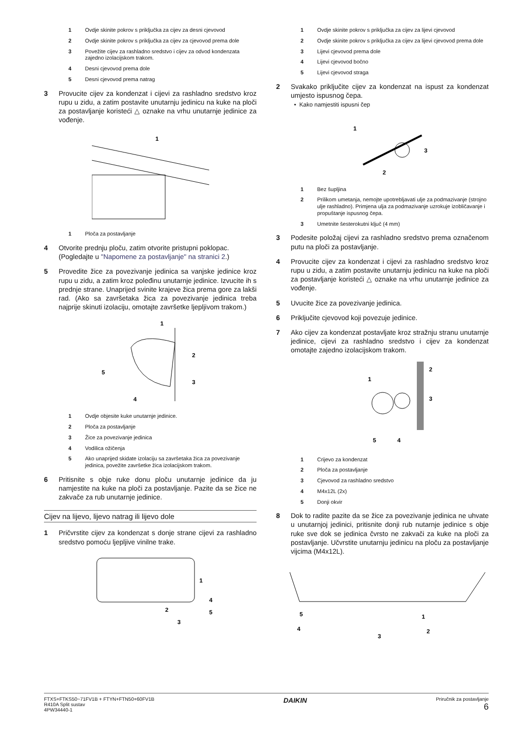1 Ovdje skinite pokrov s priključka za cijev za desni cjevovod
2 Ovdje skinite pokrov s priključka za cijev za cjevovod prema dole
3 Povežite cijev za rashladno sredstvo i cijev za odvod kondenzata zajedno izolacijskom trakom.
4 Desni cjevovod prema dole
5 Desni cjevovod prema natrag
3 Provucite cijev za kondenzat i cijevi za rashladno sredstvo kroz rupu u zidu, a zatim postavite unutarnju jedinicu na kuke na ploči za postavljanje koristeći △ oznake na vrhu unutarnje jedinice za vođenje.
1
1 Ploča za postavljanje
4 Otvorite prednju ploču, zatim otvorite pristupni poklopac.
(Pogledajte u "Napomene za postavljanje" na stranici 2.)
5 Provedite žice za povezivanje jedinica sa vanjske jedinice kroz rupu u zidu, a zatim kroz poleđinu unutarnje jedinice. Izvucite ih s prednje strane. Unaprijed svinite krajeve žica prema gore za lakši rad. (Ako sa završetaka žica za povezivanje jedinica treba najprije skinuti izolaciju, omotajte završetke ljepljivom trakom.)
1
2
3
4
5
1 Ovdje objesite kuke unutarnje jedinice.
2 Ploča za postavljanje
3 Žice za povezivanje jedinica
4 Vodilica ožičenja
5 Ako unaprijed skidate izolaciju sa završetaka žica za povezivanje jedinica, povežite završetke žica izolacijskom trakom.
6 Pritisnite s obje ruke donu ploču unutarnje jedinice da ju namjestite na kuke na ploči za postavljanje. Pazite da se žice ne zakvače za rub unutarnje jedinice.
Cijev na lijevo, lijevo natrag ili lijevo dole
1 Pričvrstite cijev za kondenzat s donje strane cijevi za rashladno sredstvo pomoću ljepljive vinilne trake.
1
2
3
4
5
1 Ovdje skinite pokrov s priključka za cijev za lijevi cjevovod
2 Ovdje skinite pokrov s priključka za cijev za lijevi cjevovod prema dole
3 Lijevi cjevovod prema dole
4 Lijevi cjevovod bočno
5 Lijevi cjevovod straga
2 Svakako priključite cijev za kondenzat na ispust za kondenzat umjesto ispusnog čepa.
• Kako namjestiti ispusni čep
1
2
3
1 Bez šupljina
2 Prilikom umetanja, nemojte upotrebljavati ulje za podmazivanje (strojno ulje rashladno). Primjena ulja za podmazivanje uzrokuje izobličavanje i propuštanje ispusnog čepa.
3 Umetnite šesterokutni ključ (4 mm)
3 Podesite položaj cijevi za rashladno sredstvo prema označenom putu na ploči za postavljanje.
4 Provucite cijev za kondenzat i cijevi za rashladno sredstvo kroz rupu u zidu, a zatim postavite unutarnju jedinicu na kuke na ploči za postavljanje koristeći △ oznake na vrhu unutarnje jedinice za vođenje.
5 Uvucite žice za povezivanje jedinica.
6 Priključite cjevovod koji povezuje jedinice.
7 Ako cijev za kondenzat postavljate kroz stražnju stranu unutarnje jedinice, cijevi za rashladno sredstvo i cijev za kondenzat omotajte zajedno izolacijskom trakom.
1
2
3
4
5
1 Crijevo za kondenzat
2 Ploča za postavljanje
3 Cjevovod za rashladno sredstvo
4 M4x12L (2x)
5 Donji okvir
8 Dok to radite pazite da se žice za povezivanje jedinica ne uhvate u unutarnjoj jedinici, pritisnite donji rub nutarnje jedinice s obje ruke sve dok se jedinica čvrsto ne zakvači za kuke na ploči za postavljanje. Učvrstite unutarnju jedinicu na ploču za postavljanje vijcima (M4x12L).
5
4
1
2
3
FTXS+FTKS50~71FV1B + FTYN+FTN50+60FV1B
R410A Split sustav
4PW34440-1
DAIKIN
Priručnik za postavljanje
6